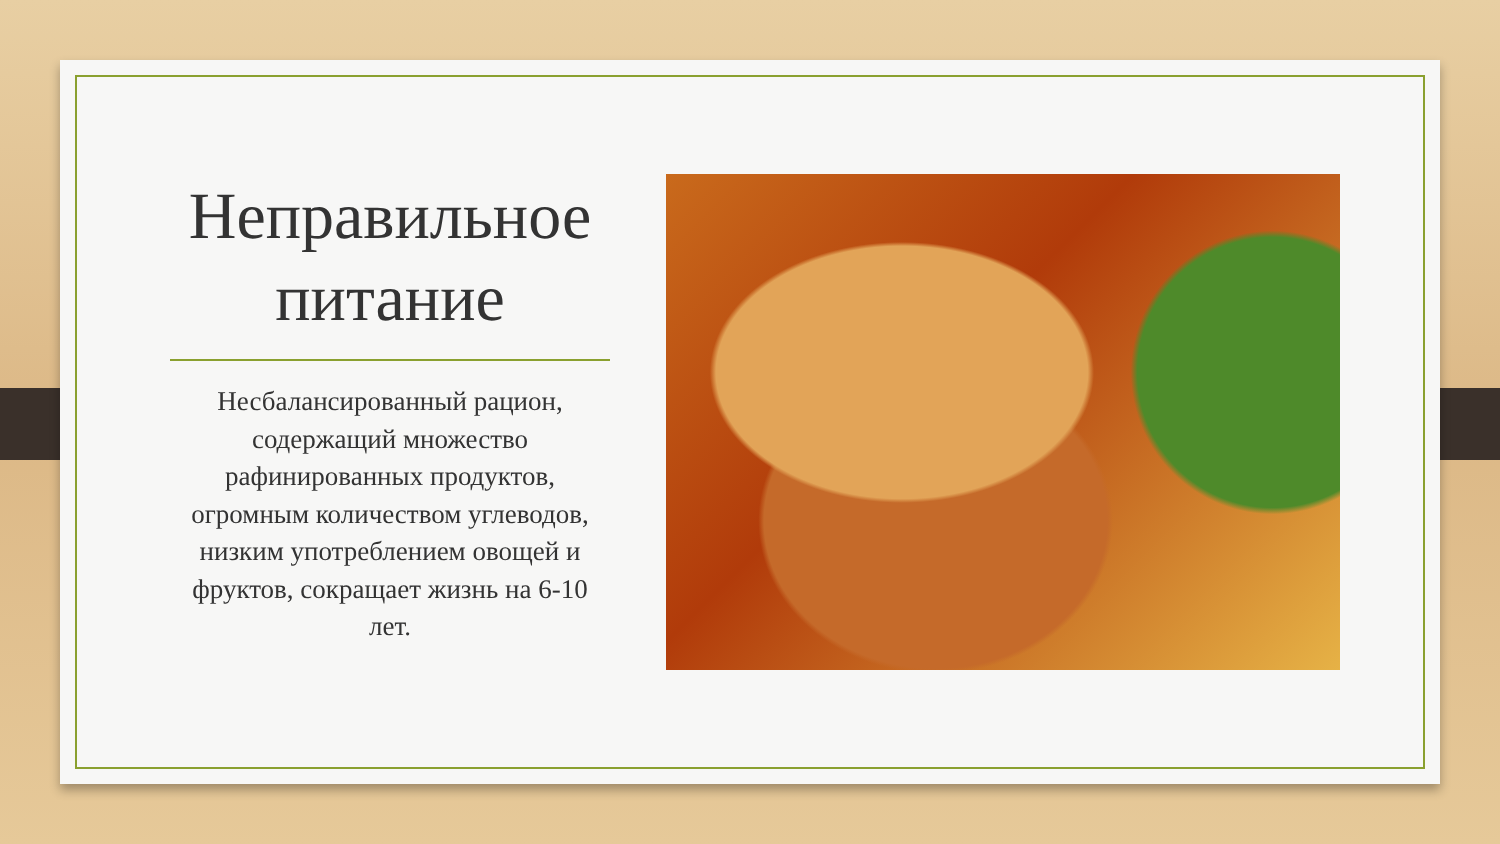Неправильное питание
Несбалансированный рацион, содержащий множество рафинированных продуктов, огромным количеством углеводов, низким употреблением овощей и фруктов, сокращает жизнь на 6-10 лет.